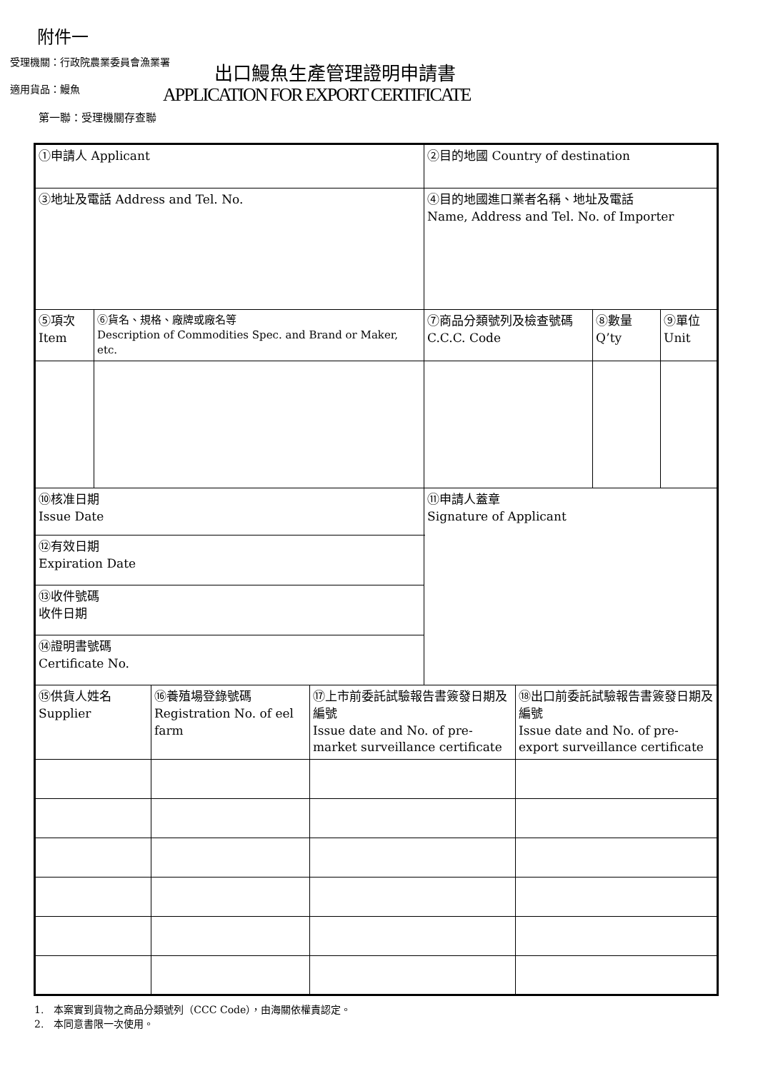附件一
受理機關：行政院農業委員會漁業署 出口鰻魚生產管理證明申請書
適用貨品：鰻魚
APPLICATION FOR EXPORT CERTIFICATE
第一聯：受理機關存查聯
| ①申請人 Applicant | | | | ②目的地國 Country of destination | | | |
| ③地址及電話 Address and Tel. No. | | | | ④目的地國進口業者名稱、地址及電話 Name, Address and Tel. No. of Importer | | | |
| ⑤項次 Item | ⑥貨名、規格、廠牌或廠名等 Description of Commodities Spec. and Brand or Maker, etc. | | | ⑦商品分類號列及檢查號碼 C.C.C. Code | | ⑧數量 Q’ty | ⑨單位 Unit |
| ⑩核准日期 Issue Date | | | | ⑪申請人蓋章 Signature of Applicant | | | |
| ⑫有效日期 Expiration Date | | | | | | | |
| ⑬收件號碼 收件日期 | | | | | | | |
| ⑭證明書號碼 Certificate No. | | | | | | | |
| ⑮供貨人姓名 Supplier | | ⑯養殖場登錄號碼 Registration No. of eel farm | ⑰上市前委託試驗報告書簽發日期及編號 Issue date and No. of pre-market surveillance certificate | | ⑱出口前委託試驗報告書簽發日期及編號 Issue date and No. of pre-export surveillance certificate | | |
1.　本案實到貨物之商品分類號列（CCC Code），由海關依權責認定。
2.　本同意書限一次使用。